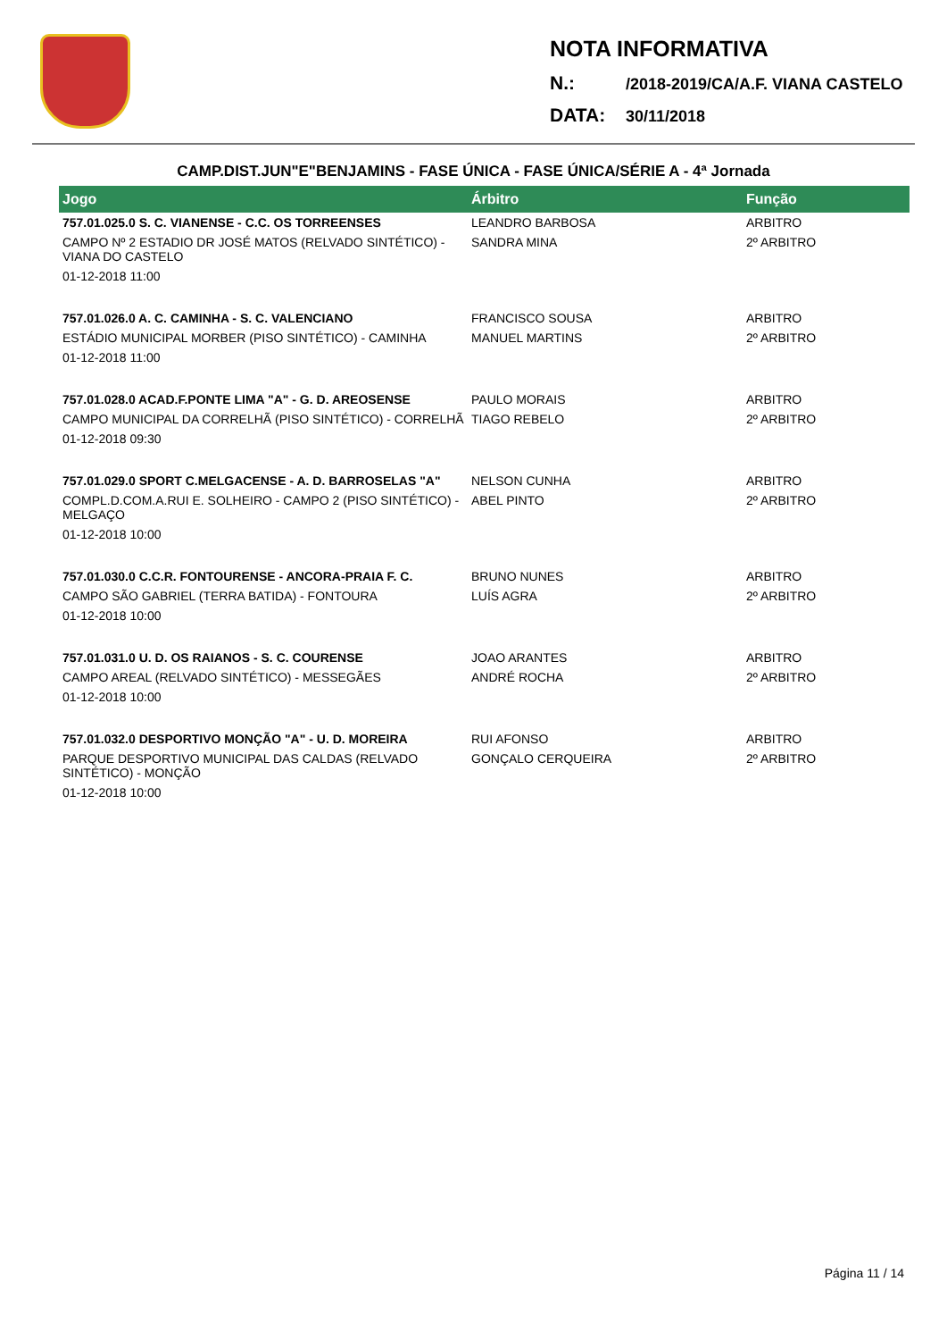NOTA INFORMATIVA
N.: /2018-2019/CA/A.F. VIANA CASTELO
DATA: 30/11/2018
CAMP.DIST.JUN"E"BENJAMINS - FASE ÚNICA - FASE ÚNICA/SÉRIE A - 4ª Jornada
| Jogo | Árbitro | Função |
| --- | --- | --- |
| 757.01.025.0 S. C. VIANENSE - C.C. OS TORREENSES | LEANDRO BARBOSA | ARBITRO |
| CAMPO Nº 2 ESTADIO DR JOSÉ MATOS (RELVADO SINTÉTICO) - VIANA DO CASTELO | SANDRA MINA | 2º ARBITRO |
| 01-12-2018 11:00 | | |
| 757.01.026.0 A. C. CAMINHA - S. C. VALENCIANO | FRANCISCO SOUSA | ARBITRO |
| ESTÁDIO MUNICIPAL MORBER (PISO SINTÉTICO) - CAMINHA | MANUEL MARTINS | 2º ARBITRO |
| 01-12-2018 11:00 | | |
| 757.01.028.0 ACAD.F.PONTE LIMA "A" - G. D. AREOSENSE | PAULO MORAIS | ARBITRO |
| CAMPO MUNICIPAL DA CORRELHÃ (PISO SINTÉTICO) - CORRELHÃ | TIAGO REBELO | 2º ARBITRO |
| 01-12-2018 09:30 | | |
| 757.01.029.0 SPORT C.MELGACENSE - A. D. BARROSELAS "A" | NELSON CUNHA | ARBITRO |
| COMPL.D.COM.A.RUI E. SOLHEIRO - CAMPO 2 (PISO SINTÉTICO) - MELGAÇO | ABEL PINTO | 2º ARBITRO |
| 01-12-2018 10:00 | | |
| 757.01.030.0 C.C.R. FONTOURENSE - ANCORA-PRAIA F. C. | BRUNO NUNES | ARBITRO |
| CAMPO SÃO GABRIEL (TERRA BATIDA) - FONTOURA | LUÍS AGRA | 2º ARBITRO |
| 01-12-2018 10:00 | | |
| 757.01.031.0 U. D. OS RAIANOS - S. C. COURENSE | JOAO ARANTES | ARBITRO |
| CAMPO AREAL (RELVADO SINTÉTICO) - MESSEGÃES | ANDRÉ ROCHA | 2º ARBITRO |
| 01-12-2018 10:00 | | |
| 757.01.032.0 DESPORTIVO MONÇÃO "A" - U. D. MOREIRA | RUI AFONSO | ARBITRO |
| PARQUE DESPORTIVO MUNICIPAL DAS CALDAS (RELVADO SINTÉTICO) - MONÇÃO | GONÇALO CERQUEIRA | 2º ARBITRO |
| 01-12-2018 10:00 | | |
Página 11 / 14